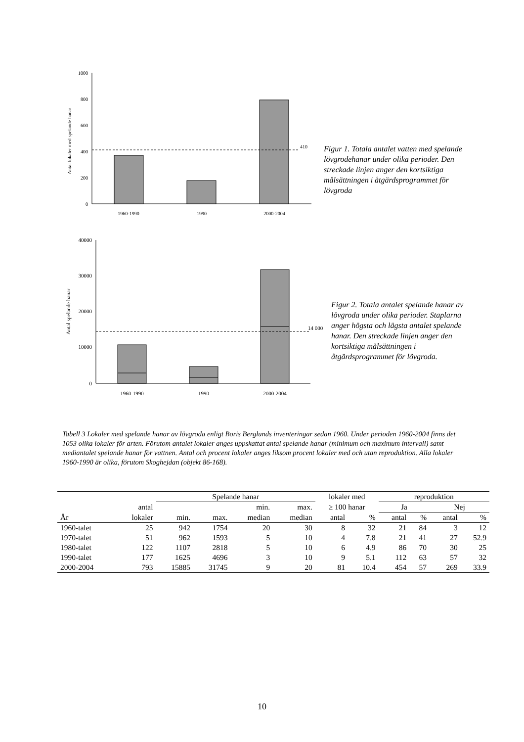1000
800
600
400
200
0
Antal lokaler med spelande hanar
410
1960-1990
1990
2000-2004
Figur 1. Totala antalet vatten med spelande lövgrodehanar under olika perioder. Den streckade linjen anger den kortsiktiga målsättningen i åtgärdsprogrammet för lövgroda
40000
30000
20000
10000
0
Antal spelande hanar
14 000
1960-1990
1990
2000-2004
Figur 2. Totala antalet spelande hanar av lövgroda under olika perioder. Staplarna anger högsta och lägsta antalet spelande hanar. Den streckade linjen anger den kortsiktiga målsättningen i åtgärdsprogrammet för lövgroda.
Tabell 3 Lokaler med spelande hanar av lövgroda enligt Boris Berglunds inventeringar sedan 1960. Under perioden 1960-2004 finns det 1053 olika lokaler för arten. Förutom antalet lokaler anges uppskattat antal spelande hanar (minimum och maximum intervall) samt mediantalet spelande hanar för vattnen. Antal och procent lokaler anges liksom procent lokaler med och utan reproduktion. Alla lokaler 1960-1990 är olika, förutom Skoghejdan (objekt 86-168).
| | | Spelande hanar | | | | lokaler med | | reproduktion | | | |
| --- | --- | --- | --- | --- | --- | --- | --- | --- | --- | --- | --- |
| | antal | | | min. | max. | ≥ 100 hanar | | Ja | | Nej | |
| År | lokaler | min. | max. | median | median | antal | % | antal | % | antal | % |
| 1960-talet | 25 | 942 | 1754 | 20 | 30 | 8 | 32 | 21 | 84 | 3 | 12 |
| 1970-talet | 51 | 962 | 1593 | 5 | 10 | 4 | 7.8 | 21 | 41 | 27 | 52.9 |
| 1980-talet | 122 | 1107 | 2818 | 5 | 10 | 6 | 4.9 | 86 | 70 | 30 | 25 |
| 1990-talet | 177 | 1625 | 4696 | 3 | 10 | 9 | 5.1 | 112 | 63 | 57 | 32 |
| 2000-2004 | 793 | 15885 | 31745 | 9 | 20 | 81 | 10.4 | 454 | 57 | 269 | 33.9 |
10